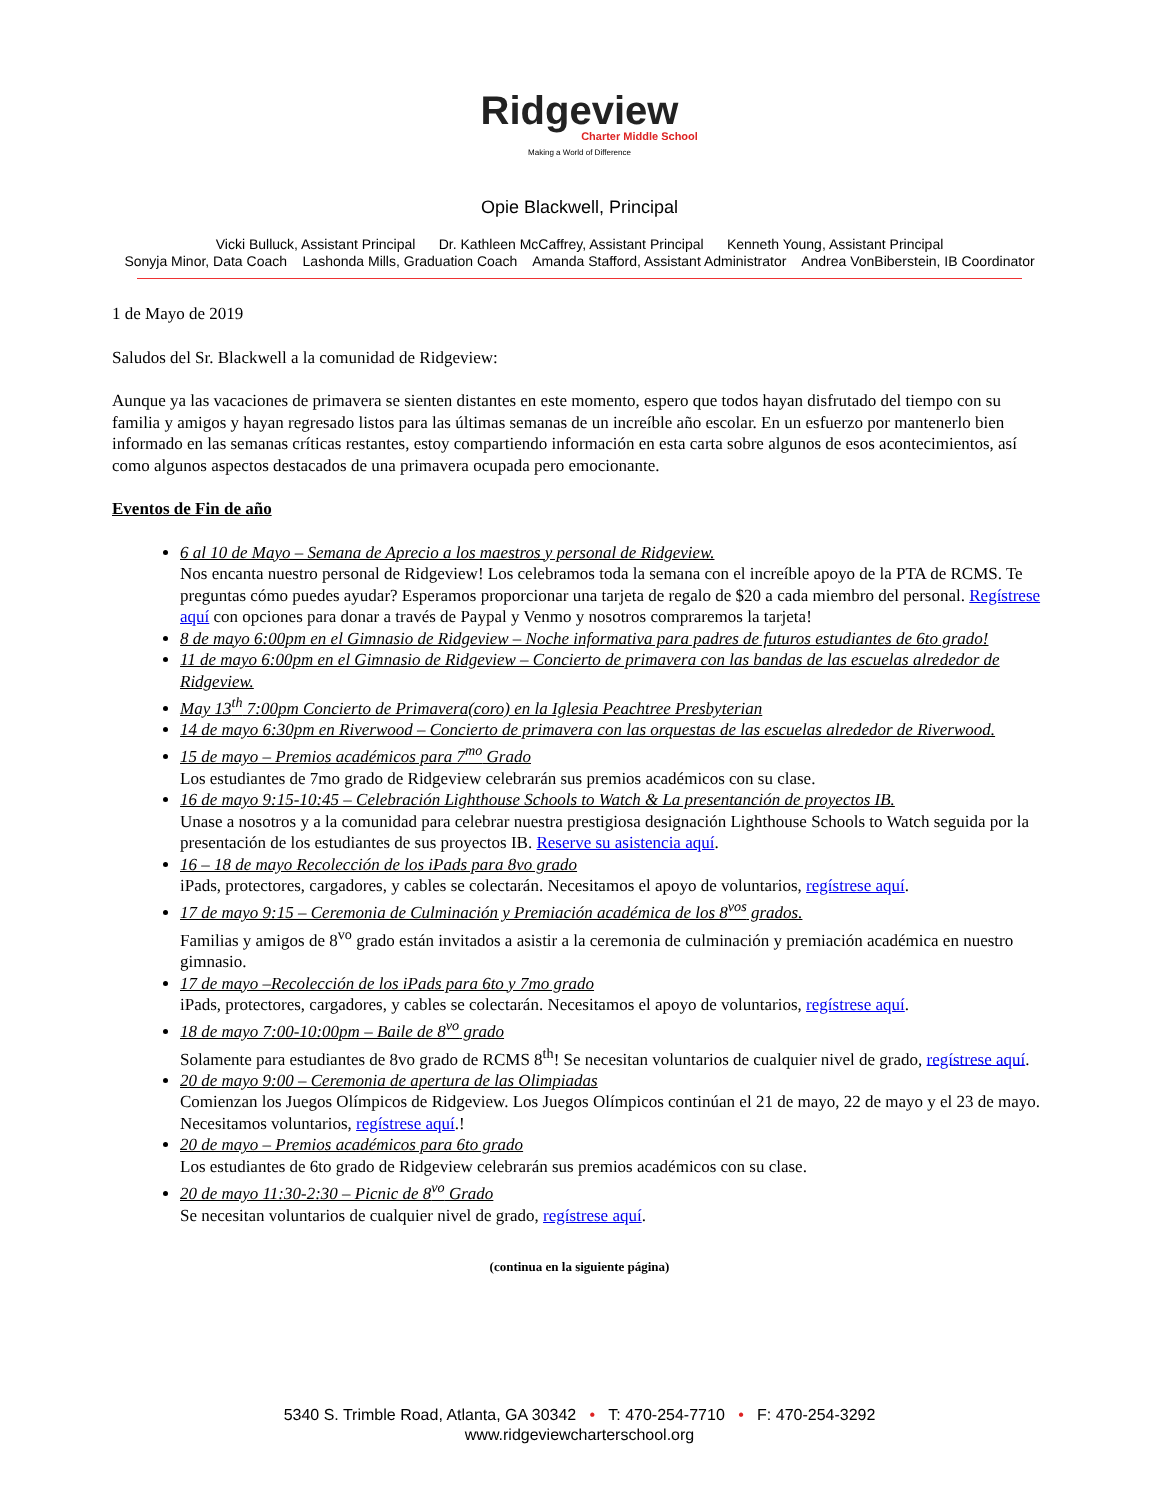Ridgeview
Charter Middle School
Making a World of Difference
Opie Blackwell, Principal
Vicki Bulluck, Assistant Principal Dr. Kathleen McCaffrey, Assistant Principal Kenneth Young, Assistant Principal
Sonyja Minor, Data Coach Lashonda Mills, Graduation Coach Amanda Stafford, Assistant Administrator Andrea VonBiberstein, IB Coordinator
1 de Mayo de 2019
Saludos del Sr. Blackwell a la comunidad de Ridgeview:
Aunque ya las vacaciones de primavera se sienten distantes en este momento, espero que todos hayan disfrutado del tiempo con su familia y amigos y hayan regresado listos para las últimas semanas de un increíble año escolar. En un esfuerzo por mantenerlo bien informado en las semanas críticas restantes, estoy compartiendo información en esta carta sobre algunos de esos acontecimientos, así como algunos aspectos destacados de una primavera ocupada pero emocionante.
Eventos de Fin de año
6 al 10 de Mayo – Semana de Aprecio a los maestros y personal de Ridgeview.
Nos encanta nuestro personal de Ridgeview! Los celebramos toda la semana con el increíble apoyo de la PTA de RCMS. Te preguntas cómo puedes ayudar? Esperamos proporcionar una tarjeta de regalo de $20 a cada miembro del personal. Regístrese aquí con opciones para donar a través de Paypal y Venmo y nosotros compraremos la tarjeta!
8 de mayo 6:00pm en el Gimnasio de Ridgeview – Noche informativa para padres de futuros estudiantes de 6to grado!
11 de mayo 6:00pm en el Gimnasio de Ridgeview – Concierto de primavera con las bandas de las escuelas alrededor de Ridgeview.
May 13<sup>th</sup> 7:00pm Concierto de Primavera(coro) en la Iglesia Peachtree Presbyterian
14 de mayo 6:30pm en Riverwood – Concierto de primavera con las orquestas de las escuelas alrededor de Riverwood.
15 de mayo – Premios académicos para 7<sup>mo</sup> Grado
Los estudiantes de 7mo grado de Ridgeview celebrarán sus premios académicos con su clase.
16 de mayo 9:15-10:45 – Celebración Lighthouse Schools to Watch & La presentanción de proyectos IB.
Unase a nosotros y a la comunidad para celebrar nuestra prestigiosa designación Lighthouse Schools to Watch seguida por la presentación de los estudiantes de sus proyectos IB. Reserve su asistencia aquí.
16 – 18 de mayo Recolección de los iPads para 8vo grado
iPads, protectores, cargadores, y cables se colectarán. Necesitamos el apoyo de voluntarios, regístrese aquí.
17 de mayo 9:15 – Ceremonia de Culminación y Premiación académica de los 8<sup>vos</sup> grados.
Familias y amigos de 8<sup>vo</sup> grado están invitados a asistir a la ceremonia de culminación y premiación académica en nuestro gimnasio.
17 de mayo –Recolección de los iPads para 6to y 7mo grado
iPads, protectores, cargadores, y cables se colectarán. Necesitamos el apoyo de voluntarios, regístrese aquí.
18 de mayo 7:00-10:00pm – Baile de 8<sup>vo</sup> grado
Solamente para estudiantes de 8vo grado de RCMS 8<sup>th</sup>! Se necesitan voluntarios de cualquier nivel de grado, regístrese aquí.
20 de mayo 9:00 – Ceremonia de apertura de las Olimpiadas
Comienzan los Juegos Olímpicos de Ridgeview. Los Juegos Olímpicos continúan el 21 de mayo, 22 de mayo y el 23 de mayo. Necesitamos voluntarios, regístrese aquí.!
20 de mayo – Premios académicos para 6to grado
Los estudiantes de 6to grado de Ridgeview celebrarán sus premios académicos con su clase.
20 de mayo 11:30-2:30 – Picnic de 8<sup>vo</sup> Grado
Se necesitan voluntarios de cualquier nivel de grado, regístrese aquí.
(continua en la siguiente página)
5340 S. Trimble Road, Atlanta, GA 30342 • T: 470-254-7710 • F: 470-254-3292
www.ridgeviewcharterschool.org